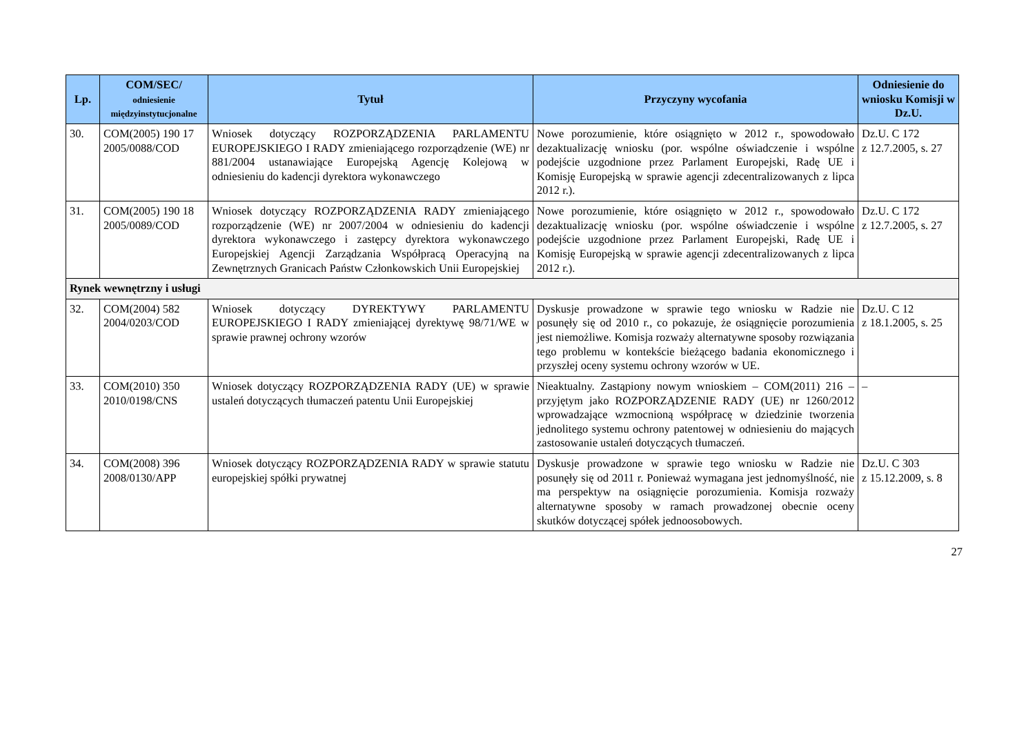| Lp. | COM/SEC/ odniesienie międzyinstytucjonalne | Tytuł | Przyczyny wycofania | Odniesienie do wniosku Komisji w Dz.U. |
| --- | --- | --- | --- | --- |
| 30. | COM(2005) 190 17 2005/0088/COD | Wniosek dotyczący ROZPORZĄDZENIA PARLAMENTU EUROPEJSKIEGO I RADY zmieniającego rozporządzenie (WE) nr 881/2004 ustanawiające Europejską Agencję Kolejową w odniesieniu do kadencji dyrektora wykonawczego | Nowe porozumienie, które osiągnięto w 2012 r., spowodowało dezaktualizację wniosku (por. wspólne oświadczenie i wspólne podejście uzgodnione przez Parlament Europejski, Radę UE i Komisję Europejską w sprawie agencji zdecentralizowanych z lipca 2012 r.). | Dz.U. C 172 z 12.7.2005, s. 27 |
| 31. | COM(2005) 190 18 2005/0089/COD | Wniosek dotyczący ROZPORZĄDZENIA RADY zmieniającego rozporządzenie (WE) nr 2007/2004 w odniesieniu do kadencji dyrektora wykonawczego i zastępcy dyrektora wykonawczego Europejskiej Agencji Zarządzania Współpracą Operacyjną na Zewnętrznych Granicach Państw Członkowskich Unii Europejskiej | Nowe porozumienie, które osiągnięto w 2012 r., spowodowało dezaktualizację wniosku (por. wspólne oświadczenie i wspólne podejście uzgodnione przez Parlament Europejski, Radę UE i Komisję Europejską w sprawie agencji zdecentralizowanych z lipca 2012 r.). | Dz.U. C 172 z 12.7.2005, s. 27 |
| Rynek wewnętrzny i usługi | | | | |
| 32. | COM(2004) 582 2004/0203/COD | Wniosek dotyczący DYREKTYWY PARLAMENTU EUROPEJSKIEGO I RADY zmieniającej dyrektywę 98/71/WE w sprawie prawnej ochrony wzorów | Dyskusje prowadzone w sprawie tego wniosku w Radzie nie posunęły się od 2010 r., co pokazuje, że osiągnięcie porozumienia jest niemożliwe. Komisja rozważy alternatywne sposoby rozwiązania tego problemu w kontekście bieżącego badania ekonomicznego i przyszłej oceny systemu ochrony wzorów w UE. | Dz.U. C 12 z 18.1.2005, s. 25 |
| 33. | COM(2010) 350 2010/0198/CNS | Wniosek dotyczący ROZPORZĄDZENIA RADY (UE) w sprawie ustaleń dotyczących tłumaczeń patentu Unii Europejskiej | Nieaktualny. Zastąpiony nowym wnioskiem – COM(2011) 216 – przyjętym jako ROZPORZĄDZENIE RADY (UE) nr 1260/2012 wprowadzające wzmocnioną współpracę w dziedzinie tworzenia jednolitego systemu ochrony patentowej w odniesieniu do mających zastosowanie ustaleń dotyczących tłumaczeń. | – |
| 34. | COM(2008) 396 2008/0130/APP | Wniosek dotyczący ROZPORZĄDZENIA RADY w sprawie statutu europejskiej spółki prywatnej | Dyskusje prowadzone w sprawie tego wniosku w Radzie nie posunęły się od 2011 r. Ponieważ wymagana jest jednomyślność, nie ma perspektyw na osiągnięcie porozumienia. Komisja rozważy alternatywne sposoby w ramach prowadzonej obecnie oceny skutków dotyczącej spółek jednoosobowych. | Dz.U. C 303 z 15.12.2009, s. 8 |
27